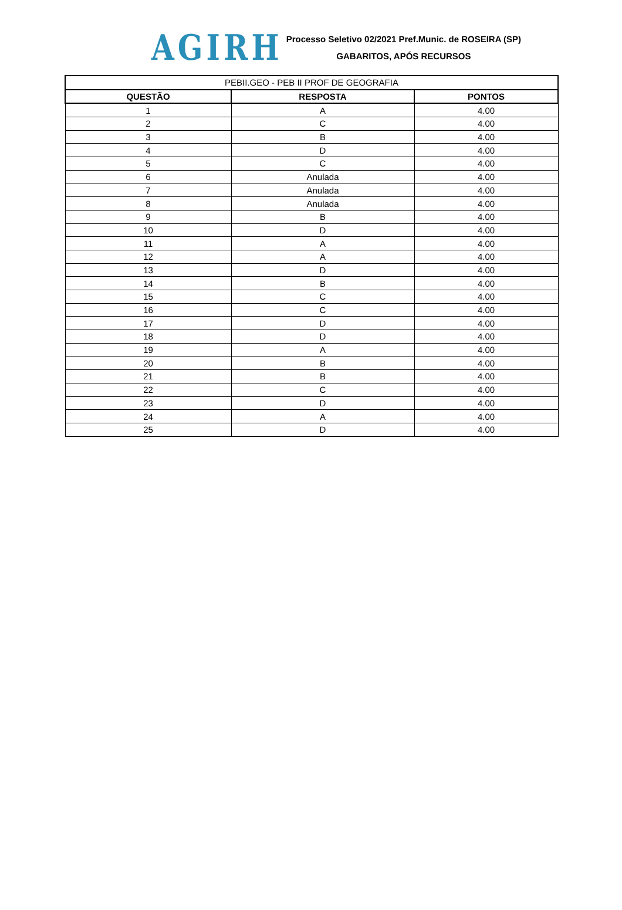AGIRH
Processo Seletivo 02/2021 Pref.Munic. de ROSEIRA (SP)
GABARITOS, APÓS RECURSOS
| PEBII.GEO - PEB II PROF DE GEOGRAFIA | | |
| --- | --- | --- |
| QUESTÃO | RESPOSTA | PONTOS |
| 1 | A | 4.00 |
| 2 | C | 4.00 |
| 3 | B | 4.00 |
| 4 | D | 4.00 |
| 5 | C | 4.00 |
| 6 | Anulada | 4.00 |
| 7 | Anulada | 4.00 |
| 8 | Anulada | 4.00 |
| 9 | B | 4.00 |
| 10 | D | 4.00 |
| 11 | A | 4.00 |
| 12 | A | 4.00 |
| 13 | D | 4.00 |
| 14 | B | 4.00 |
| 15 | C | 4.00 |
| 16 | C | 4.00 |
| 17 | D | 4.00 |
| 18 | D | 4.00 |
| 19 | A | 4.00 |
| 20 | B | 4.00 |
| 21 | B | 4.00 |
| 22 | C | 4.00 |
| 23 | D | 4.00 |
| 24 | A | 4.00 |
| 25 | D | 4.00 |